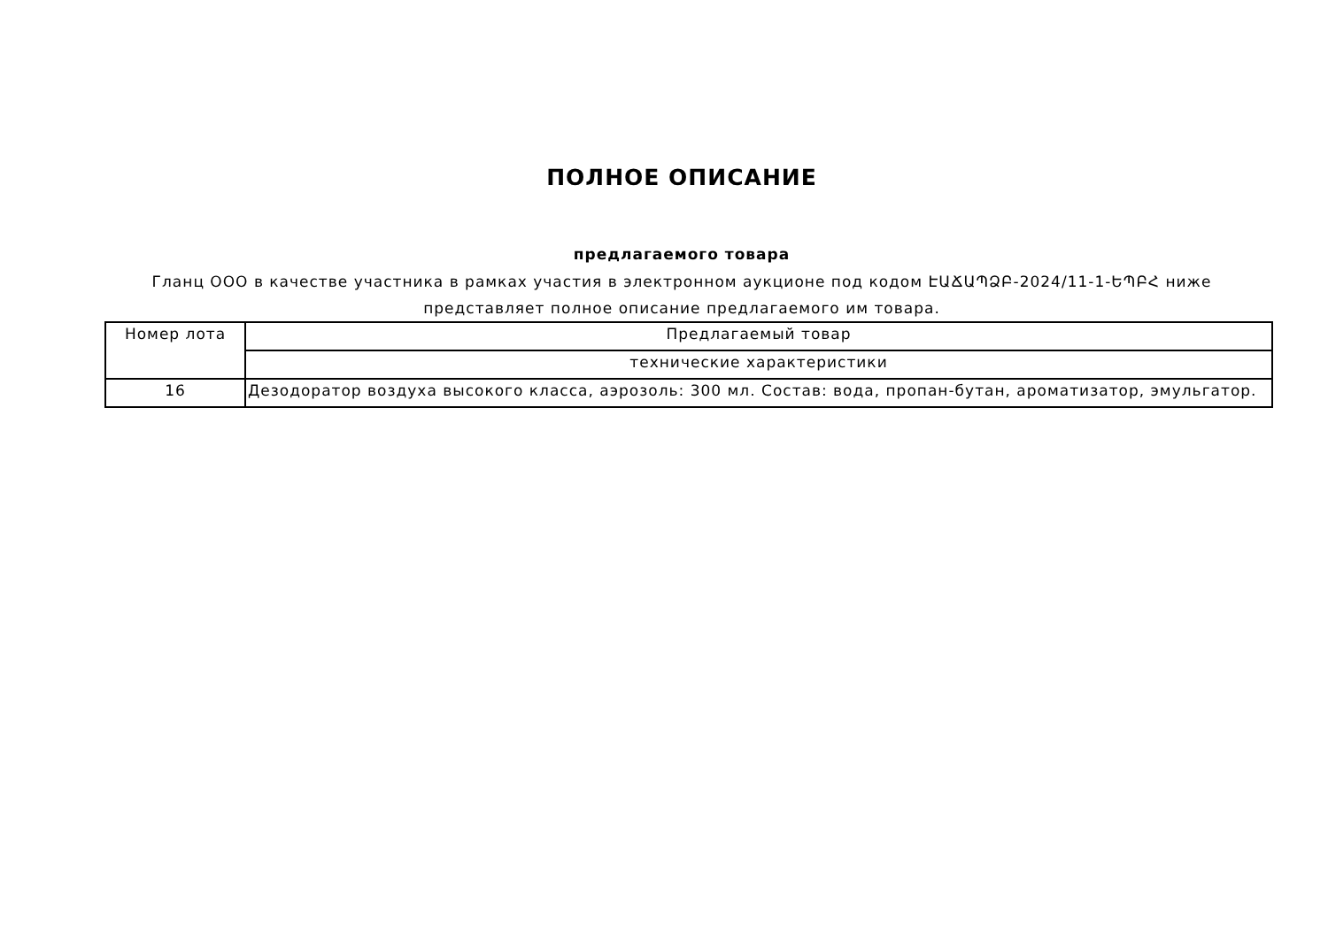ПОЛНОЕ ОПИСАНИЕ
предлагаемого товара
Гланц ООО в качестве участника в рамках участия в электронном аукционе под кодом ԷԱՃԱՊՁԲ-2024/11-1-ԵՊԲՀ ниже представляет полное описание предлагаемого им товара.
| Номер лота | Предлагаемый товар |
| | технические характеристики |
| 16 | Дезодоратор воздуха высокого класса, аэрозоль: 300 мл. Состав: вода, пропан-бутан, ароматизатор, эмульгатор. |